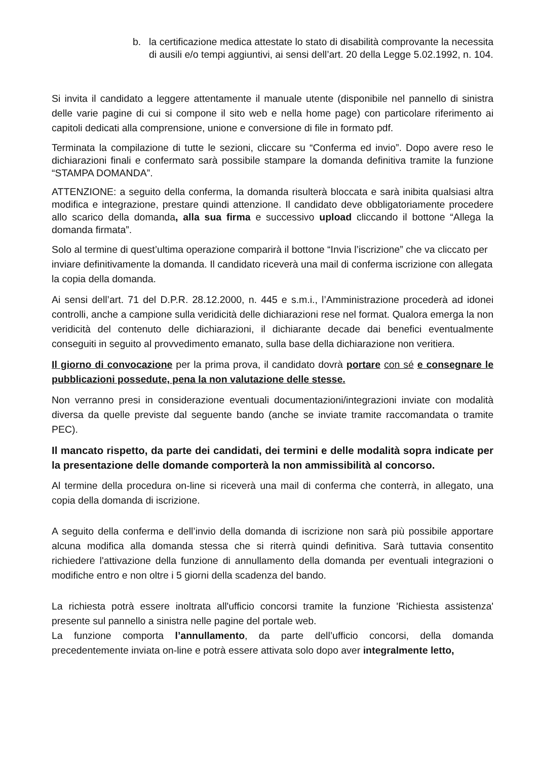b. la certificazione medica attestate lo stato di disabilità comprovante la necessita di ausili e/o tempi aggiuntivi, ai sensi dell’art. 20 della Legge 5.02.1992, n. 104.
Si invita il candidato a leggere attentamente il manuale utente (disponibile nel pannello di sinistra delle varie pagine di cui si compone il sito web e nella home page) con particolare riferimento ai capitoli dedicati alla comprensione, unione e conversione di file in formato pdf.
Terminata la compilazione di tutte le sezioni, cliccare su “Conferma ed invio”. Dopo avere reso le dichiarazioni finali e confermato sarà possibile stampare la domanda definitiva tramite la funzione “STAMPA DOMANDA”.
ATTENZIONE: a seguito della conferma, la domanda risulterà bloccata e sarà inibita qualsiasi altra modifica e integrazione, prestare quindi attenzione. Il candidato deve obbligatoriamente procedere allo scarico della domanda, alla sua firma e successivo upload cliccando il bottone “Allega la domanda firmata”.
Solo al termine di quest’ultima operazione comparirà il bottone “Invia l’iscrizione” che va cliccato per inviare definitivamente la domanda. Il candidato riceverà una mail di conferma iscrizione con allegata la copia della domanda.
Ai sensi dell’art. 71 del D.P.R. 28.12.2000, n. 445 e s.m.i., l’Amministrazione procederà ad idonei controlli, anche a campione sulla veridicità delle dichiarazioni rese nel format. Qualora emerga la non veridicità del contenuto delle dichiarazioni, il dichiarante decade dai benefici eventualmente conseguiti in seguito al provvedimento emanato, sulla base della dichiarazione non veritiera.
Il giorno di convocazione per la prima prova, il candidato dovrà portare con sé e consegnare le pubblicazioni possedute, pena la non valutazione delle stesse.
Non verranno presi in considerazione eventuali documentazioni/integrazioni inviate con modalità diversa da quelle previste dal seguente bando (anche se inviate tramite raccomandata o tramite PEC).
Il mancato rispetto, da parte dei candidati, dei termini e delle modalità sopra indicate per la presentazione delle domande comporterà la non ammissibilità al concorso.
Al termine della procedura on-line si riceverà una mail di conferma che conterrà, in allegato, una copia della domanda di iscrizione.
A seguito della conferma e dell’invio della domanda di iscrizione non sarà più possibile apportare alcuna modifica alla domanda stessa che si riterrà quindi definitiva. Sarà tuttavia consentito richiedere l'attivazione della funzione di annullamento della domanda per eventuali integrazioni o modifiche entro e non oltre i 5 giorni della scadenza del bando.
La richiesta potrà essere inoltrata all'ufficio concorsi tramite la funzione 'Richiesta assistenza' presente sul pannello a sinistra nelle pagine del portale web.
La funzione comporta l’annullamento, da parte dell’ufficio concorsi, della domanda precedentemente inviata on-line e potrà essere attivata solo dopo aver integralmente letto,